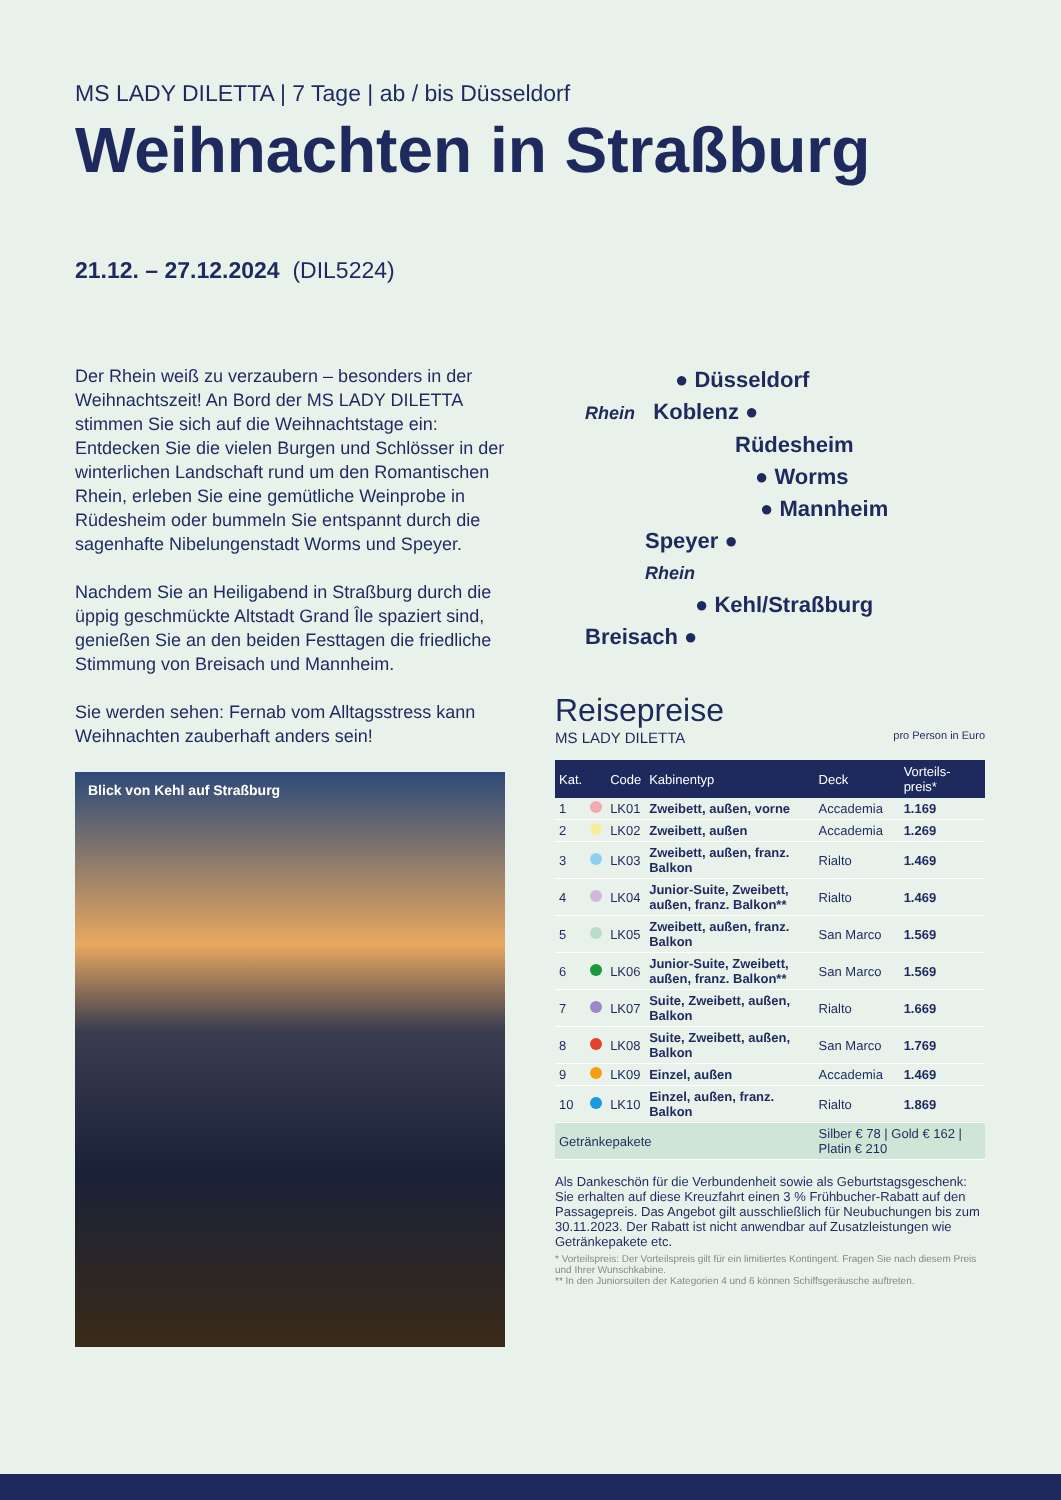MS LADY DILETTA | 7 Tage | ab / bis Düsseldorf
Weihnachten in Straßburg
21.12. – 27.12.2024 (DIL5224)
Der Rhein weiß zu verzaubern – besonders in der Weihnachtszeit! An Bord der MS LADY DILETTA stimmen Sie sich auf die Weihnachtstage ein: Entdecken Sie die vielen Burgen und Schlösser in der winterlichen Landschaft rund um den Romantischen Rhein, erleben Sie eine gemütliche Weinprobe in Rüdesheim oder bummeln Sie entspannt durch die sagenhafte Nibelungenstadt Worms und Speyer.
Nachdem Sie an Heiligabend in Straßburg durch die üppig geschmückte Altstadt Grand Île spaziert sind, genießen Sie an den beiden Festtagen die friedliche Stimmung von Breisach und Mannheim.
Sie werden sehen: Fernab vom Alltagsstress kann Weihnachten zauberhaft anders sein!
● Düsseldorf
Rhein Koblenz ●
Rüdesheim
● Worms
● Mannheim
Speyer ●
Rhein
● Kehl/Straßburg
Breisach ●
Blick von Kehl auf Straßburg
Reisepreise
MS LADY DILETTA pro Person in Euro
| Kat. | | Code | Kabinentyp | Deck | Vorteils-preis* |
| --- | --- | --- | --- | --- | --- |
| 1 | | LK01 | Zweibett, außen, vorne | Accademia | 1.169 |
| 2 | | LK02 | Zweibett, außen | Accademia | 1.269 |
| 3 | | LK03 | Zweibett, außen, franz. Balkon | Rialto | 1.469 |
| 4 | | LK04 | Junior-Suite, Zweibett, außen, franz. Balkon** | Rialto | 1.469 |
| 5 | | LK05 | Zweibett, außen, franz. Balkon | San Marco | 1.569 |
| 6 | | LK06 | Junior-Suite, Zweibett, außen, franz. Balkon** | San Marco | 1.569 |
| 7 | | LK07 | Suite, Zweibett, außen, Balkon | Rialto | 1.669 |
| 8 | | LK08 | Suite, Zweibett, außen, Balkon | San Marco | 1.769 |
| 9 | | LK09 | Einzel, außen | Accademia | 1.469 |
| 10 | | LK10 | Einzel, außen, franz. Balkon | Rialto | 1.869 |
| Getränkepakete | | | | Silber € 78 / Gold € 162 / Platin € 210 | |
Als Dankeschön für die Verbundenheit sowie als Geburtstagsgeschenk: Sie erhalten auf diese Kreuzfahrt einen 3 % Frühbucher-Rabatt auf den Passagepreis. Das Angebot gilt ausschließlich für Neubuchungen bis zum 30.11.2023. Der Rabatt ist nicht anwendbar auf Zusatzleistungen wie Getränkepakete etc.
* Vorteilspreis: Der Vorteilspreis gilt für ein limitiertes Kontingent. Fragen Sie nach diesem Preis und Ihrer Wunschkabine.
** In den Juniorsuiten der Kategorien 4 und 6 können Schiffsgeräusche auftreten.